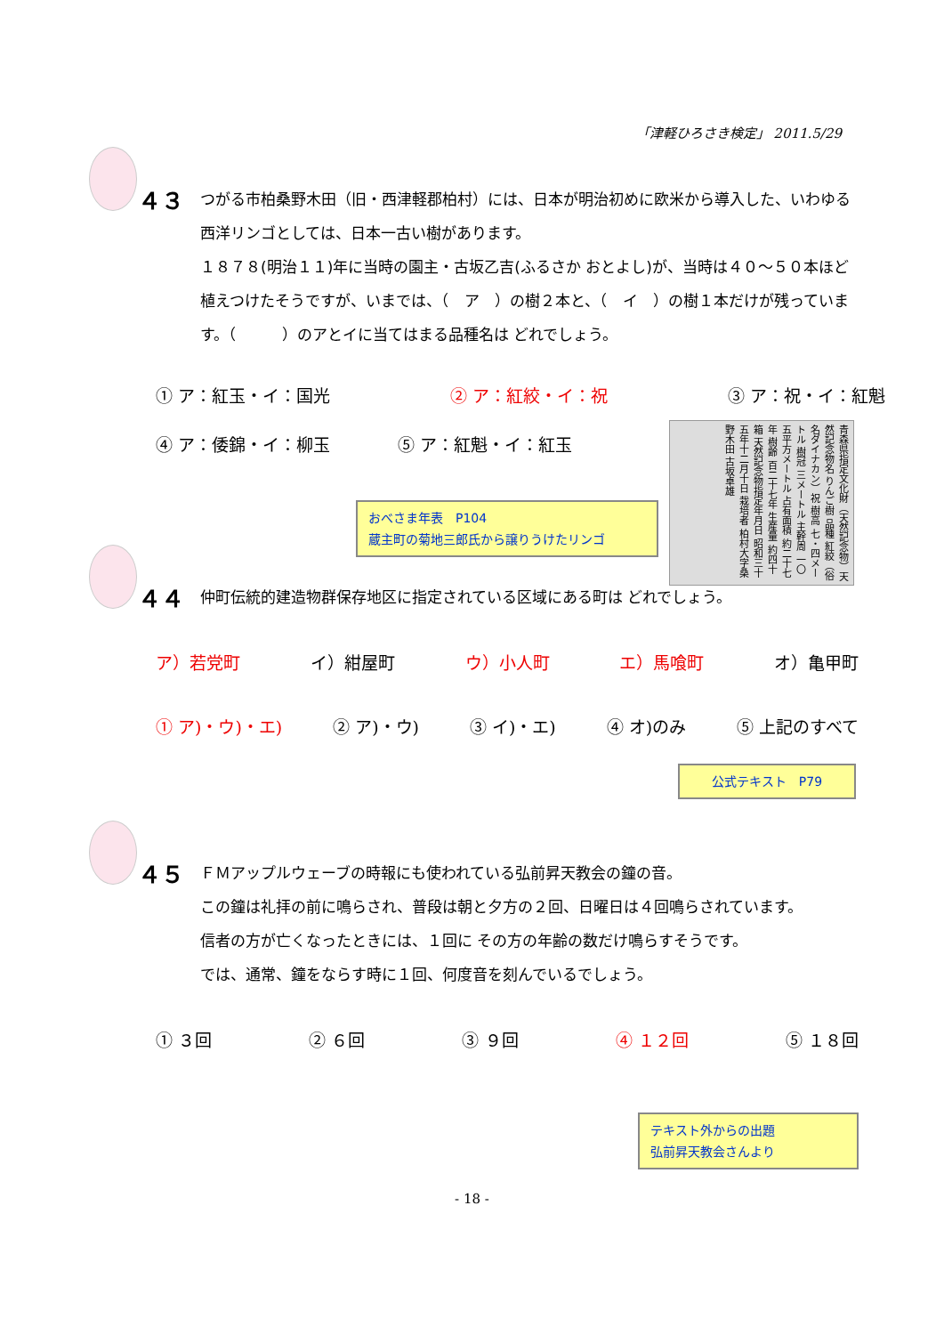「津軽ひろさき検定」 2011.5/29
４３ つがる市柏桑野木田（旧・西津軽郡柏村）には、日本が明治初めに欧米から導入した、いわゆる西洋リンゴとしては、日本一古い樹があります。
１８７８(明治１１)年に当時の園主・古坂乙吉(ふるさか おとよし)が、当時は４０～５０本ほど植えつけたそうですが、いまでは、（　ア　）の樹２本と、（　イ　）の樹１本だけが残っています。（　　　）のアとイに当てはまる品種名は どれでしょう。
① ア：紅玉・イ：国光 ② ア：紅絞・イ：祝 ③ ア：祝・イ：紅魁
④ ア：倭錦・イ：柳玉　　　　⑤ ア：紅魁・イ：紅玉
青森県指定文化財（天然記念物）天然記念物名 りんご樹 品種 紅絞（俗名ダイナカン）祝 樹高 七・四メートル 樹冠 三メートル 主幹周 一〇五平方メートル 占有面積 約二十七年 樹齢 百二十七年 生産量 約四十箱 天然記念物指定年月日 昭和三十五年十二月十日 栽培者 柏村大字桑野木田 古坂卓雄
おべさま年表　P104
蔵主町の菊地三郎氏から譲りうけたリンゴ
４４ 仲町伝統的建造物群保存地区に指定されている区域にある町は どれでしょう。
ア）若党町 イ）紺屋町 ウ）小人町 エ）馬喰町 オ）亀甲町
① ア)・ウ)・エ) ② ア)・ウ) ③ イ)・エ) ④ オ)のみ ⑤ 上記のすべて
公式テキスト　P79
４５ ＦＭアップルウェーブの時報にも使われている弘前昇天教会の鐘の音。
この鐘は礼拝の前に鳴らされ、普段は朝と夕方の２回、日曜日は４回鳴らされています。
信者の方が亡くなったときには、１回に その方の年齢の数だけ鳴らすそうです。
では、通常、鐘をならす時に１回、何度音を刻んでいるでしょう。
① ３回 ② ６回 ③ ９回 ④ １２回 ⑤ １８回
テキスト外からの出題
弘前昇天教会さんより
- 18 -